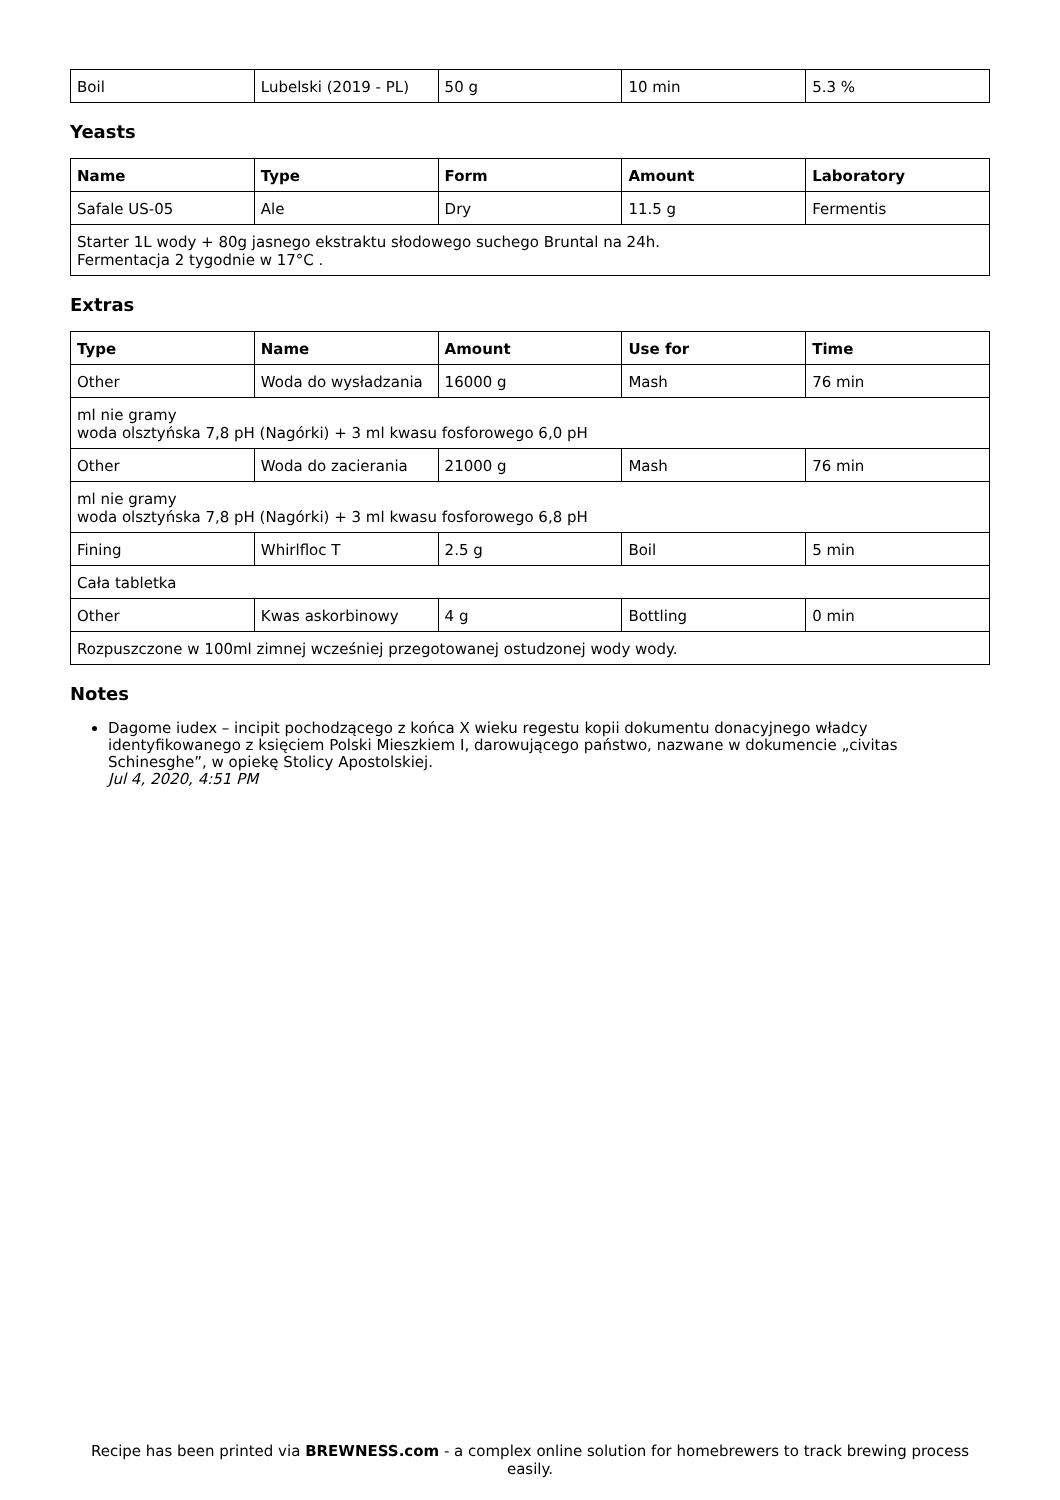| Boil | Lubelski (2019 - PL) | 50 g | 10 min | 5.3 % |
Yeasts
| Name | Type | Form | Amount | Laboratory |
| --- | --- | --- | --- | --- |
| Safale US-05 | Ale | Dry | 11.5 g | Fermentis |
| Starter 1L wody + 80g jasnego ekstraktu słodowego suchego Bruntal na 24h. Fermentacja 2 tygodnie w 17°C . | | | | |
Extras
| Type | Name | Amount | Use for | Time |
| --- | --- | --- | --- | --- |
| Other | Woda do wysładzania | 16000 g | Mash | 76 min |
| ml nie gramy woda olsztyńska 7,8 pH (Nagórki) + 3 ml kwasu fosforowego 6,0 pH | | | | |
| Other | Woda do zacierania | 21000 g | Mash | 76 min |
| ml nie gramy woda olsztyńska 7,8 pH (Nagórki) + 3 ml kwasu fosforowego 6,8 pH | | | | |
| Fining | Whirlfloc T | 2.5 g | Boil | 5 min |
| Cała tabletka | | | | |
| Other | Kwas askorbinowy | 4 g | Bottling | 0 min |
| Rozpuszczone w 100ml zimnej wcześniej przegotowanej ostudzonej wody wody. | | | | |
Notes
Dagome iudex – incipit pochodzącego z końca X wieku regestu kopii dokumentu donacyjnego władcy identyfikowanego z księciem Polski Mieszkiem I, darowującego państwo, nazwane w dokumencie „civitas Schinesghe”, w opiekę Stolicy Apostolskiej.
Jul 4, 2020, 4:51 PM
Recipe has been printed via BREWNESS.com - a complex online solution for homebrewers to track brewing process easily.